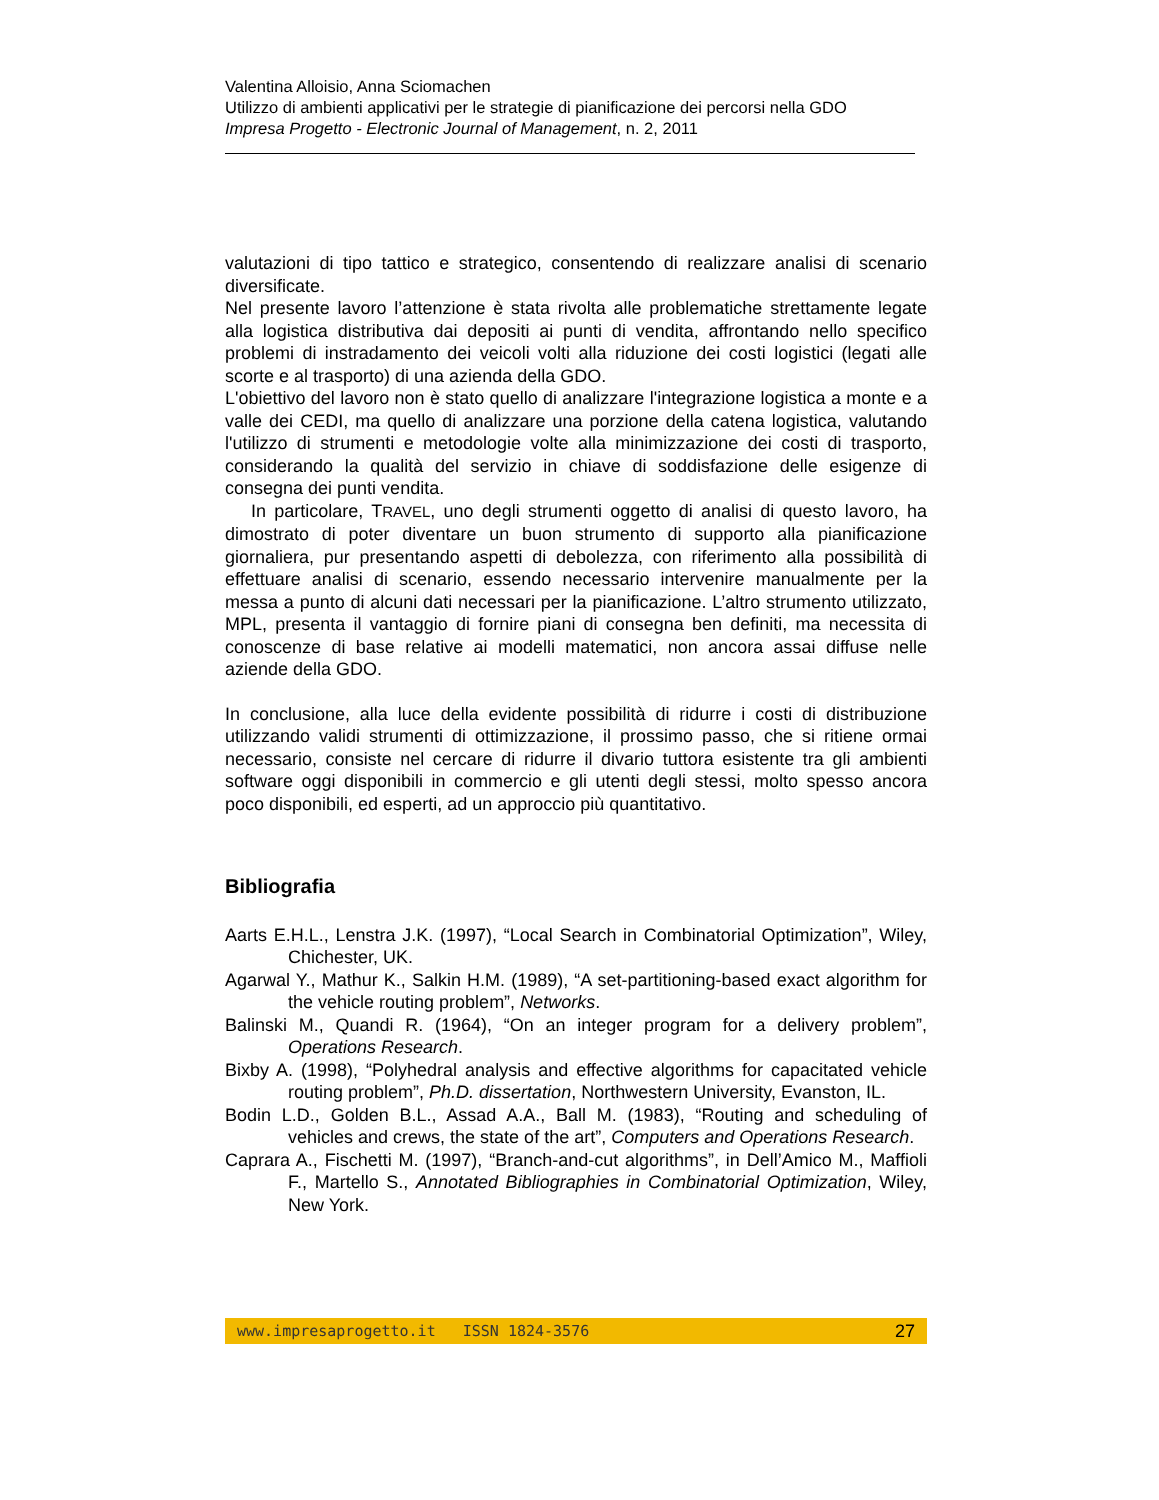Valentina Alloisio, Anna Sciomachen
Utilizzo di ambienti applicativi per le strategie di pianificazione dei percorsi nella GDO
Impresa Progetto - Electronic Journal of Management, n. 2, 2011
valutazioni di tipo tattico e strategico, consentendo di realizzare analisi di scenario diversificate.
Nel presente lavoro l’attenzione è stata rivolta alle problematiche strettamente legate alla logistica distributiva dai depositi ai punti di vendita, affrontando nello specifico problemi di instradamento dei veicoli volti alla riduzione dei costi logistici (legati alle scorte e al trasporto) di una azienda della GDO.
L'obiettivo del lavoro non è stato quello di analizzare l'integrazione logistica a monte e a valle dei CEDI, ma quello di analizzare una porzione della catena logistica, valutando l'utilizzo di strumenti e metodologie volte alla minimizzazione dei costi di trasporto, considerando la qualità del servizio in chiave di soddisfazione delle esigenze di consegna dei punti vendita.
In particolare, TRAVEL, uno degli strumenti oggetto di analisi di questo lavoro, ha dimostrato di poter diventare un buon strumento di supporto alla pianificazione giornaliera, pur presentando aspetti di debolezza, con riferimento alla possibilità di effettuare analisi di scenario, essendo necessario intervenire manualmente per la messa a punto di alcuni dati necessari per la pianificazione. L’altro strumento utilizzato, MPL, presenta il vantaggio di fornire piani di consegna ben definiti, ma necessita di conoscenze di base relative ai modelli matematici, non ancora assai diffuse nelle aziende della GDO.
In conclusione, alla luce della evidente possibilità di ridurre i costi di distribuzione utilizzando validi strumenti di ottimizzazione, il prossimo passo, che si ritiene ormai necessario, consiste nel cercare di ridurre il divario tuttora esistente tra gli ambienti software oggi disponibili in commercio e gli utenti degli stessi, molto spesso ancora poco disponibili, ed esperti, ad un approccio più quantitativo.
Bibliografia
Aarts E.H.L., Lenstra J.K. (1997), “Local Search in Combinatorial Optimization”, Wiley, Chichester, UK.
Agarwal Y., Mathur K., Salkin H.M. (1989), “A set-partitioning-based exact algorithm for the vehicle routing problem”, Networks.
Balinski M., Quandi R. (1964), “On an integer program for a delivery problem”, Operations Research.
Bixby A. (1998), “Polyhedral analysis and effective algorithms for capacitated vehicle routing problem”, Ph.D. dissertation, Northwestern University, Evanston, IL.
Bodin L.D., Golden B.L., Assad A.A., Ball M. (1983), “Routing and scheduling of vehicles and crews, the state of the art”, Computers and Operations Research.
Caprara A., Fischetti M. (1997), “Branch-and-cut algorithms”, in Dell’Amico M., Maffioli F., Martello S., Annotated Bibliographies in Combinatorial Optimization, Wiley, New York.
www.impresaprogetto.it ISSN 1824-3576 27